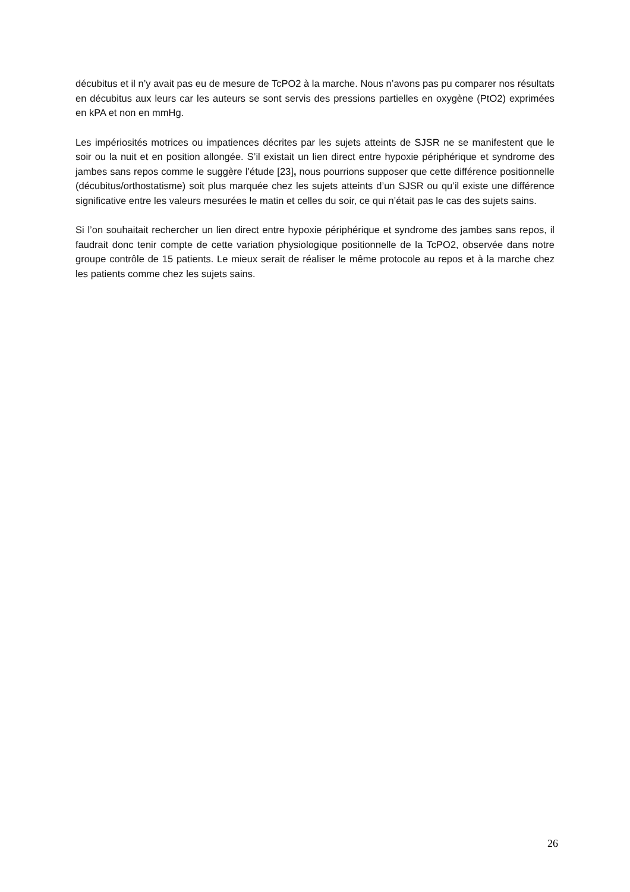décubitus et il n’y avait pas eu de mesure de TcPO2 à la marche. Nous n’avons pas pu comparer nos résultats en décubitus aux leurs car les auteurs se sont servis des pressions partielles en oxygène (PtO2) exprimées en kPA et non en mmHg.
Les impériosités motrices ou impatiences décrites par les sujets atteints de SJSR ne se manifestent que le soir ou la nuit et en position allongée. S’il existait un lien direct entre hypoxie périphérique et syndrome des jambes sans repos comme le suggère l’étude [23], nous pourrions supposer que cette différence positionnelle (décubitus/orthostatisme) soit plus marquée chez les sujets atteints d’un SJSR ou qu’il existe une différence significative entre les valeurs mesurées le matin et celles du soir, ce qui n’était pas le cas des sujets sains.
Si l’on souhaitait rechercher un lien direct entre hypoxie périphérique et syndrome des jambes sans repos, il faudrait donc tenir compte de cette variation physiologique positionnelle de la TcPO2, observée dans notre groupe contrôle de 15 patients. Le mieux serait de réaliser le même protocole au repos et à la marche chez les patients comme chez les sujets sains.
26